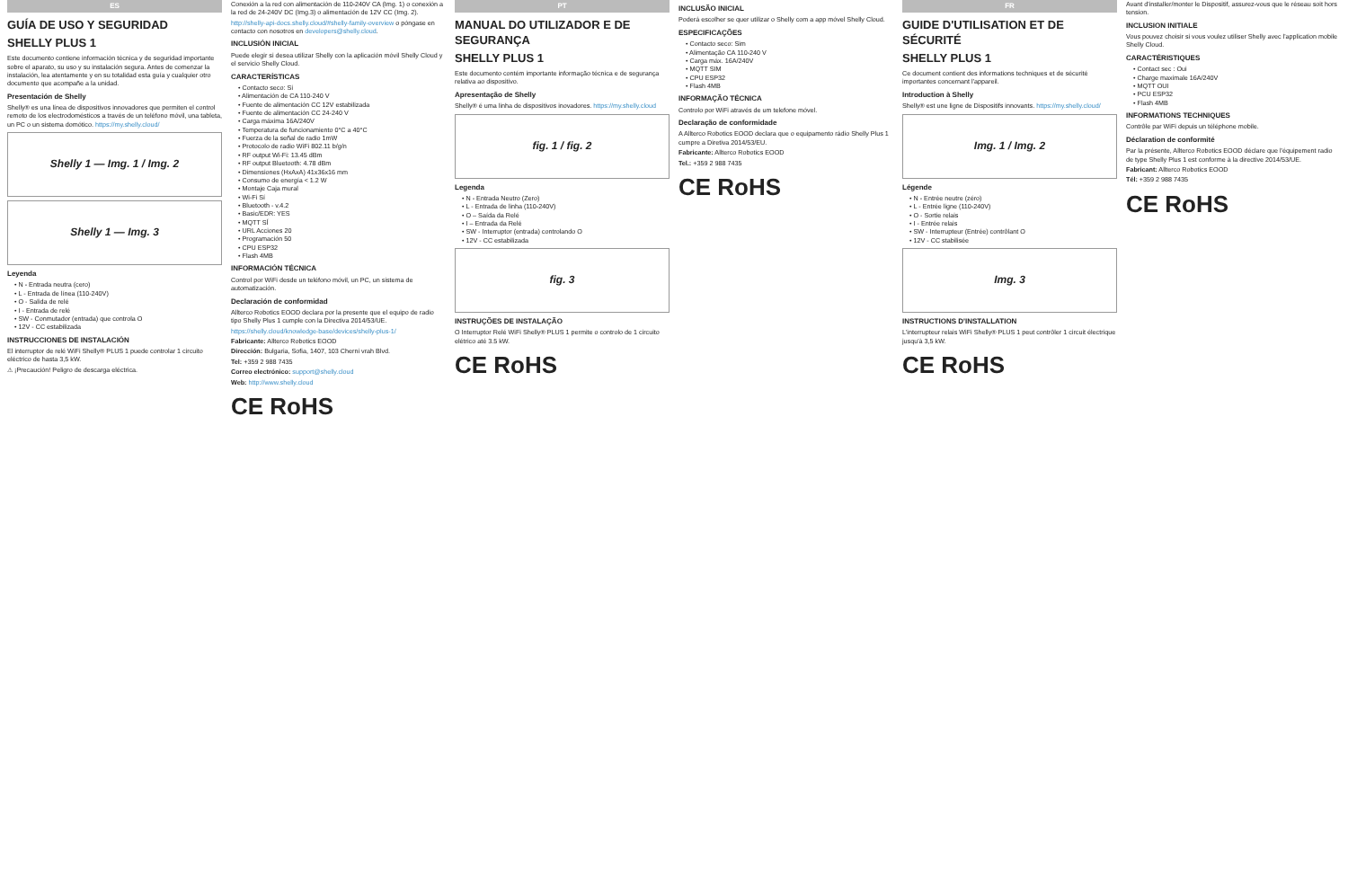ES
GUÍA DE USO Y SEGURIDAD
SHELLY PLUS 1
Este documento contiene información técnica y de seguridad importante sobre el aparato, su uso y su instalación segura. Antes de comenzar la instalación, lea atentamente y en su totalidad esta guía y cualquier otro documento que acompañe a la unidad.
Presentación de Shelly
Shelly® es una línea de dispositivos innovadores que permiten el control remoto de los electrodomésticos a través de un teléfono móvil, una tableta, un PC o un sistema domótico. https://my.shelly.cloud/
Shelly 1 — Img. 1 / Img. 2
Shelly 1 — Img. 3
Leyenda
• N - Entrada neutra (cero)
• L - Entrada de línea (110-240V)
• O - Salida de relé
• I - Entrada de relé
• SW - Conmutador (entrada) que controla O
• 12V - CC estabilizada
INSTRUCCIONES DE INSTALACIÓN
El interruptor de relé WiFi Shelly® PLUS 1 puede controlar 1 circuito eléctrico de hasta 3,5 kW.
⚠ ¡Precaución! Peligro de descarga eléctrica.
Conexión a la red con alimentación de 110-240V CA (Img. 1) o conexión a la red de 24-240V DC (Img.3) o alimentación de 12V CC (Img. 2).
http://shelly-api-docs.shelly.cloud/#shelly-family-overview o póngase en contacto con nosotros en developers@shelly.cloud.
INCLUSIÓN INICIAL
Puede elegir si desea utilizar Shelly con la aplicación móvil Shelly Cloud y el servicio Shelly Cloud.
CARACTERÍSTICAS
• Contacto seco: Sí
• Alimentación de CA 110-240 V
• Fuente de alimentación CC 12V estabilizada
• Fuente de alimentación CC 24-240 V
• Carga máxima 16A/240V
• Temperatura de funcionamiento 0°C a 40°C
• Fuerza de la señal de radio 1mW
• Protocolo de radio WiFi 802.11 b/g/n
• RF output Wi-Fi: 13.45 dBm
• RF output Bluetooth: 4.78 dBm
• Dimensiones (HxAxA) 41x36x16 mm
• Consumo de energía < 1.2 W
• Montaje Caja mural
• Wi-Fi Sí
• Bluetooth - v.4.2
• Basic/EDR: YES
• MQTT SÍ
• URL Acciones 20
• Programación 50
• CPU ESP32
• Flash 4MB
INFORMACIÓN TÉCNICA
Control por WiFi desde un teléfono móvil, un PC, un sistema de automatización.
Declaración de conformidad
Allterco Robotics EOOD declara por la presente que el equipo de radio tipo Shelly Plus 1 cumple con la Directiva 2014/53/UE.
https://shelly.cloud/knowledge-base/devices/shelly-plus-1/
Fabricante: Allterco Robotics EOOD
Dirección: Bulgaria, Sofia, 1407, 103 Cherni vrah Blvd.
Tel: +359 2 988 7435
Correo electrónico: support@shelly.cloud
Web: http://www.shelly.cloud
CE RoHS
PT
MANUAL DO UTILIZADOR E DE SEGURANÇA
SHELLY PLUS 1
Este documento contém importante informação técnica e de segurança relativa ao dispositivo.
Apresentação de Shelly
Shelly® é uma linha de dispositivos inovadores. https://my.shelly.cloud
fig. 1 / fig. 2
Legenda
• N - Entrada Neutro (Zero)
• L - Entrada de linha (110-240V)
• O – Saída da Relé
• I – Entrada da Relé
• SW - Interruptor (entrada) controlando O
• 12V - CC estabilizada
fig. 3
INSTRUÇÕES DE INSTALAÇÃO
O Interruptor Relé WiFi Shelly® PLUS 1 permite o controlo de 1 circuito elétrico até 3.5 kW.
CE RoHS
INCLUSÃO INICIAL
Poderá escolher se quer utilizar o Shelly com a app móvel Shelly Cloud.
ESPECIFICAÇÕES
• Contacto seco: Sim
• Alimentação CA 110-240 V
• Carga máx. 16A/240V
• MQTT SIM
• CPU ESP32
• Flash 4MB
INFORMAÇÃO TÉCNICA
Controlo por WiFi através de um telefone móvel.
Declaração de conformidade
A Allterco Robotics EOOD declara que o equipamento rádio Shelly Plus 1 cumpre a Diretiva 2014/53/EU.
Fabricante: Allterco Robotics EOOD
Tel.: +359 2 988 7435
CE RoHS
FR
GUIDE D'UTILISATION ET DE SÉCURITÉ
SHELLY PLUS 1
Ce document contient des informations techniques et de sécurité importantes concernant l'appareil.
Introduction à Shelly
Shelly® est une ligne de Dispositifs innovants. https://my.shelly.cloud/
Img. 1 / Img. 2
Légende
• N - Entrée neutre (zéro)
• L - Entrée ligne (110-240V)
• O - Sortie relais
• I - Entrée relais
• SW - Interrupteur (Entrée) contrôlant O
• 12V - CC stabilisée
Img. 3
INSTRUCTIONS D'INSTALLATION
L'interrupteur relais WiFi Shelly® PLUS 1 peut contrôler 1 circuit électrique jusqu'à 3,5 kW.
CE RoHS
Avant d'installer/monter le Dispositif, assurez-vous que le réseau soit hors tension.
INCLUSION INITIALE
Vous pouvez choisir si vous voulez utiliser Shelly avec l'application mobile Shelly Cloud.
CARACTÉRISTIQUES
• Contact sec : Oui
• Charge maximale 16A/240V
• MQTT OUI
• PCU ESP32
• Flash 4MB
INFORMATIONS TECHNIQUES
Contrôle par WiFi depuis un téléphone mobile.
Déclaration de conformité
Par la présente, Allterco Robotics EOOD déclare que l'équipement radio de type Shelly Plus 1 est conforme à la directive 2014/53/UE.
Fabricant: Allterco Robotics EOOD
Tél: +359 2 988 7435
CE RoHS